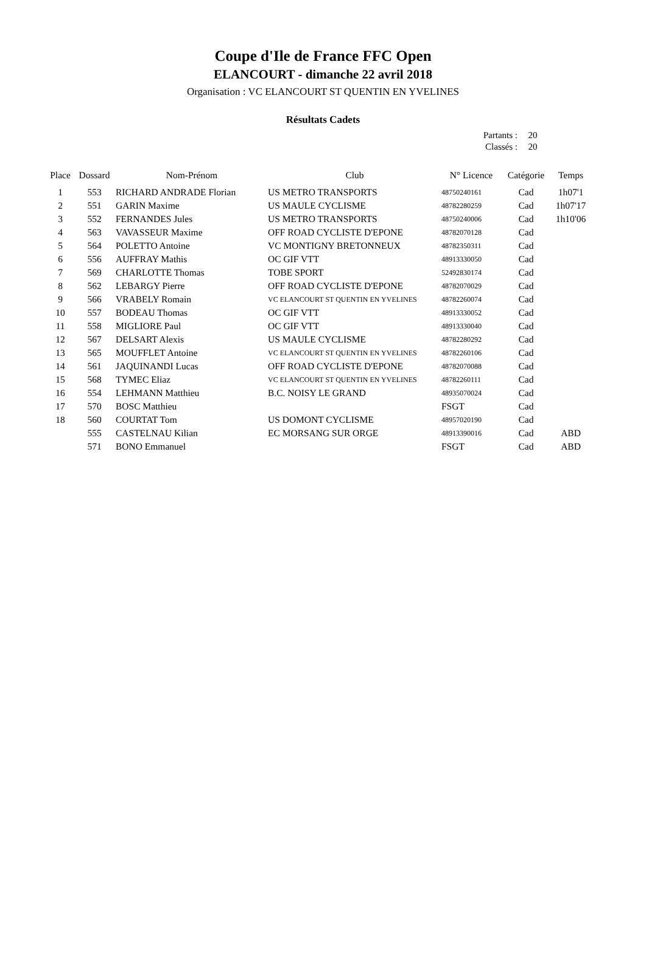Coupe d'Ile de France FFC Open
ELANCOURT - dimanche 22 avril 2018
Organisation : VC ELANCOURT ST QUENTIN EN YVELINES
Résultats Cadets
| Partants : | 20 |
| Classés : | 20 |
| Place | Dossard | Nom-Prénom | Club | N° Licence | Catégorie | Temps |
| --- | --- | --- | --- | --- | --- | --- |
| 1 | 553 | RICHARD ANDRADE Florian | US METRO TRANSPORTS | 48750240161 | Cad | 1h07'1 |
| 2 | 551 | GARIN Maxime | US MAULE CYCLISME | 48782280259 | Cad | 1h07'17 |
| 3 | 552 | FERNANDES Jules | US METRO TRANSPORTS | 48750240006 | Cad | 1h10'06 |
| 4 | 563 | VAVASSEUR Maxime | OFF ROAD CYCLISTE D'EPONE | 48782070128 | Cad | |
| 5 | 564 | POLETTO Antoine | VC MONTIGNY BRETONNEUX | 48782350311 | Cad | |
| 6 | 556 | AUFFRAY Mathis | OC GIF VTT | 48913330050 | Cad | |
| 7 | 569 | CHARLOTTE Thomas | TOBE SPORT | 52492830174 | Cad | |
| 8 | 562 | LEBARGY Pierre | OFF ROAD CYCLISTE D'EPONE | 48782070029 | Cad | |
| 9 | 566 | VRABELY Romain | VC ELANCOURT ST QUENTIN EN YVELINES | 48782260074 | Cad | |
| 10 | 557 | BODEAU Thomas | OC GIF VTT | 48913330052 | Cad | |
| 11 | 558 | MIGLIORE Paul | OC GIF VTT | 48913330040 | Cad | |
| 12 | 567 | DELSART Alexis | US MAULE CYCLISME | 48782280292 | Cad | |
| 13 | 565 | MOUFFLET Antoine | VC ELANCOURT ST QUENTIN EN YVELINES | 48782260106 | Cad | |
| 14 | 561 | JAQUINANDI Lucas | OFF ROAD CYCLISTE D'EPONE | 48782070088 | Cad | |
| 15 | 568 | TYMEC Eliaz | VC ELANCOURT ST QUENTIN EN YVELINES | 48782260111 | Cad | |
| 16 | 554 | LEHMANN Matthieu | B.C. NOISY LE GRAND | 48935070024 | Cad | |
| 17 | 570 | BOSC Matthieu | | FSGT | Cad | |
| 18 | 560 | COURTAT Tom | US DOMONT CYCLISME | 48957020190 | Cad | |
| | 555 | CASTELNAU Kilian | EC MORSANG SUR ORGE | 48913390016 | Cad | ABD |
| | 571 | BONO Emmanuel | | FSGT | Cad | ABD |